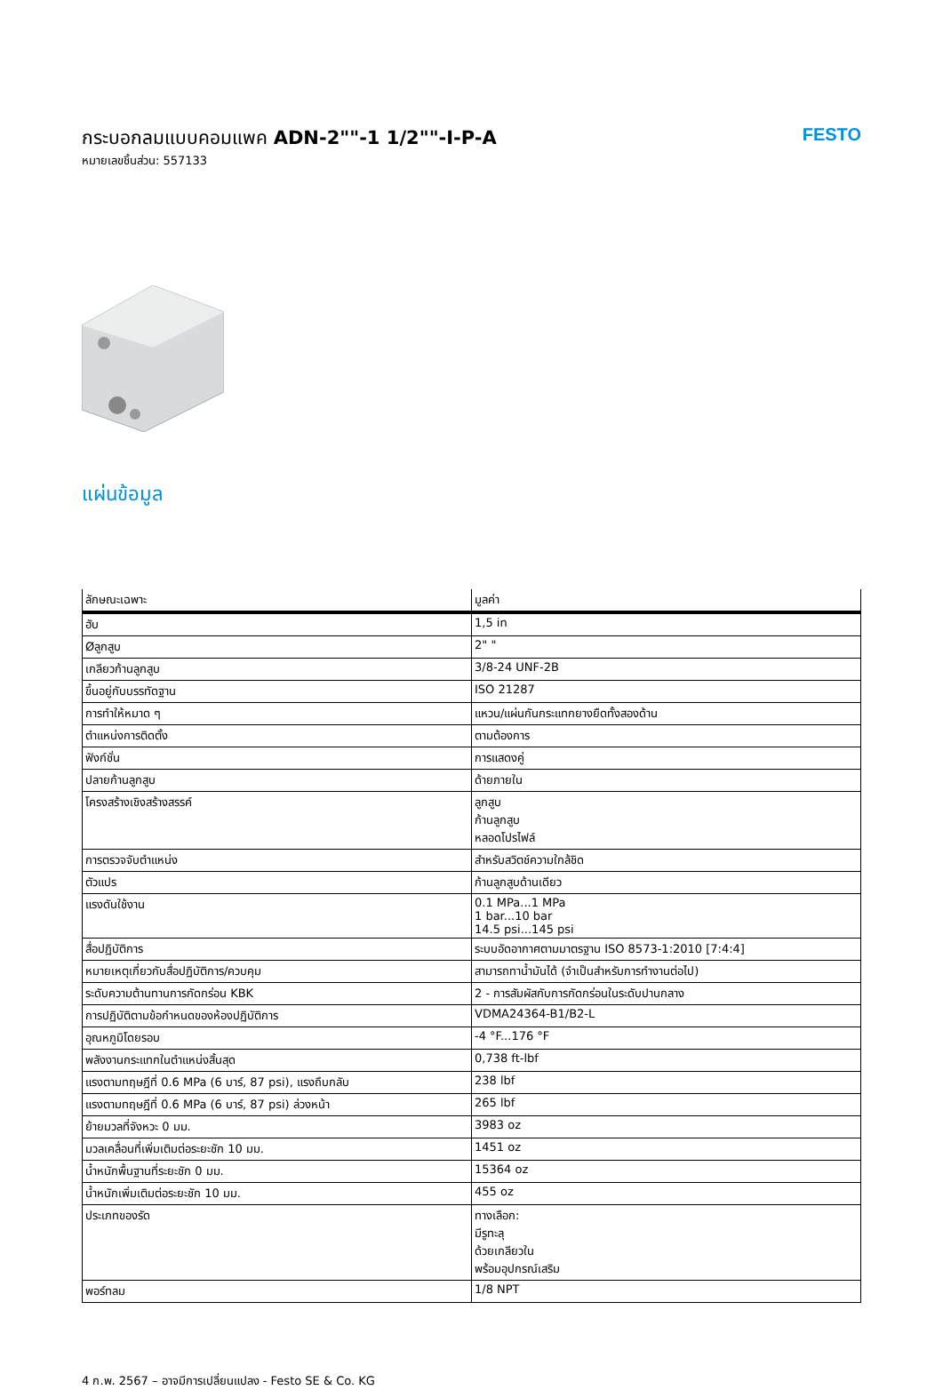กระบอกลมแบบคอมแพค ADN-2""-1 1/2""-I-P-A
หมายเลขชิ้นส่วน: 557133
FESTO
แผ่นข้อมูล
| ลักษณะเฉพาะ | มูลค่า |
| --- | --- |
| ฮับ | 1,5 in |
| Øลูกสูบ | 2" " |
| เกลียวก้านลูกสูบ | 3/8-24 UNF-2B |
| ขึ้นอยู่กับบรรทัดฐาน | ISO 21287 |
| การทำให้หมาด ๆ | แหวน/แผ่นกันกระแทกยางยืดทั้งสองด้าน |
| ตำแหน่งการติดตั้ง | ตามต้องการ |
| ฟังก์ชั่น | การแสดงคู่ |
| ปลายก้านลูกสูบ | ด้ายภายใน |
| โครงสร้างเชิงสร้างสรรค์ | ลูกสูบ ก้านลูกสูบ หลอดโปรไฟล์ |
| การตรวจจับตำแหน่ง | สำหรับสวิตช์ความใกล้ชิด |
| ตัวแปร | ก้านลูกสูบด้านเดียว |
| แรงดันใช้งาน | 0.1 MPa...1 MPa 1 bar...10 bar 14.5 psi...145 psi |
| สื่อปฏิบัติการ | ระบบอัดอากาศตามมาตรฐาน ISO 8573-1:2010 [7:4:4] |
| หมายเหตุเกี่ยวกับสื่อปฏิบัติการ/ควบคุม | สามารถทาน้ำมันได้ (จำเป็นสำหรับการทำงานต่อไป) |
| ระดับความต้านทานการกัดกร่อน KBK | 2 - การสัมผัสกับการกัดกร่อนในระดับปานกลาง |
| การปฏิบัติตามข้อกำหนดของห้องปฏิบัติการ | VDMA24364-B1/B2-L |
| อุณหภูมิโดยรอบ | -4 °F...176 °F |
| พลังงานกระแทกในตำแหน่งสิ้นสุด | 0,738 ft-lbf |
| แรงตามทฤษฎีที่ 0.6 MPa (6 บาร์, 87 psi), แรงถึบกลับ | 238 lbf |
| แรงตามทฤษฎีที่ 0.6 MPa (6 บาร์, 87 psi) ล่วงหน้า | 265 lbf |
| ย้ายมวลที่จังหวะ 0 มม. | 3983 oz |
| มวลเคลื่อนที่เพิ่มเติมต่อระยะชัก 10 มม. | 1451 oz |
| น้ำหนักพื้นฐานที่ระยะชัก 0 มม. | 15364 oz |
| น้ำหนักเพิ่มเติมต่อระยะชัก 10 มม. | 455 oz |
| ประเภทของรัด | ทางเลือก: มีรูทะลุ ด้วยเกลียวใน พร้อมอุปกรณ์เสริม |
| พอร์ทลม | 1/8 NPT |
4 ก.พ. 2567 – อาจมีการเปลี่ยนแปลง - Festo SE & Co. KG